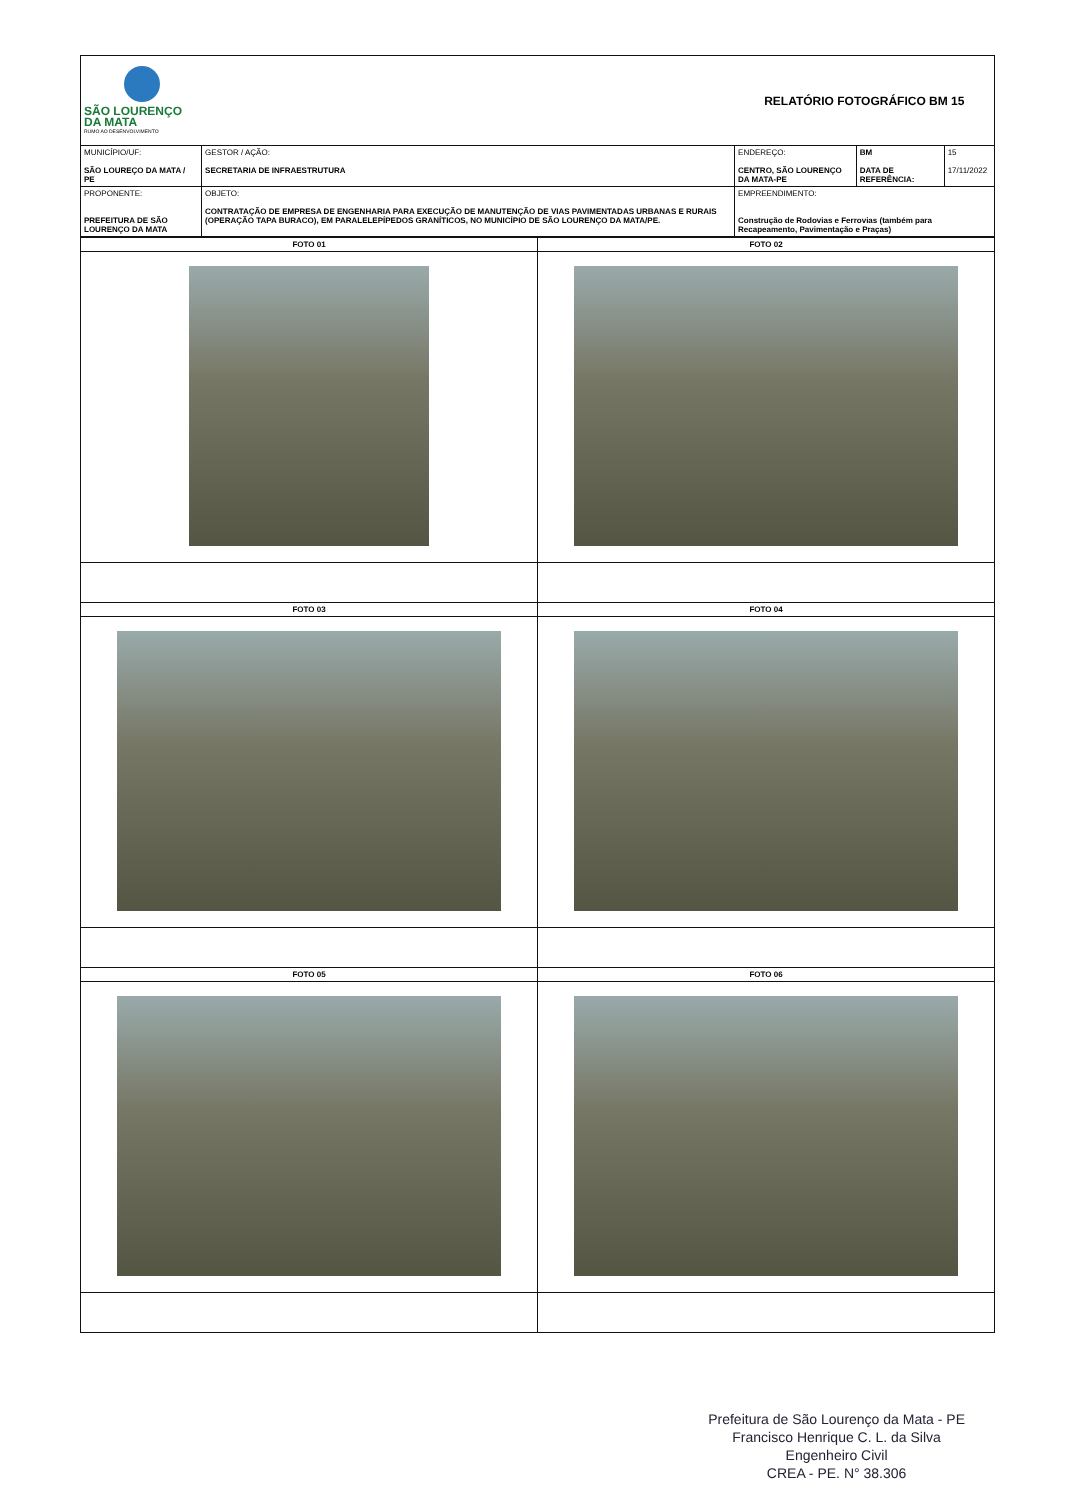| SÃO LOURENÇO DA MATA RUMO AO DESENVOLVIMENTO | | RELATÓRIO FOTOGRÁFICO BM 15 | | |
| MUNICÍPIO/UF: SÃO LOUREÇO DA MATA / PE | GESTOR / AÇÃO: SECRETARIA DE INFRAESTRUTURA | ENDEREÇO: CENTRO, SÃO LOURENÇO DA MATA-PE | BM DATA DE REFERÊNCIA: | 15 17/11/2022 |
| PROPONENTE: PREFEITURA DE SÃO LOURENÇO DA MATA | OBJETO: CONTRATAÇÃO DE EMPRESA DE ENGENHARIA PARA EXECUÇÃO DE MANUTENÇÃO DE VIAS PAVIMENTADAS URBANAS E RURAIS (OPERAÇÃO TAPA BURACO), EM PARALELEPÍPEDOS GRANÍTICOS, NO MUNICÍPIO DE SÃO LOURENÇO DA MATA/PE. | EMPREENDIMENTO: Construção de Rodovias e Ferrovias (também para Recapeamento, Pavimentação e Praças) | | |
| FOTO 01 | FOTO 02 |
| FOTO 03 | FOTO 04 |
| FOTO 05 | FOTO 06 |
Prefeitura de São Lourenço da Mata - PE
Francisco Henrique C. L. da Silva
Engenheiro Civil
CREA - PE. N° 38.306